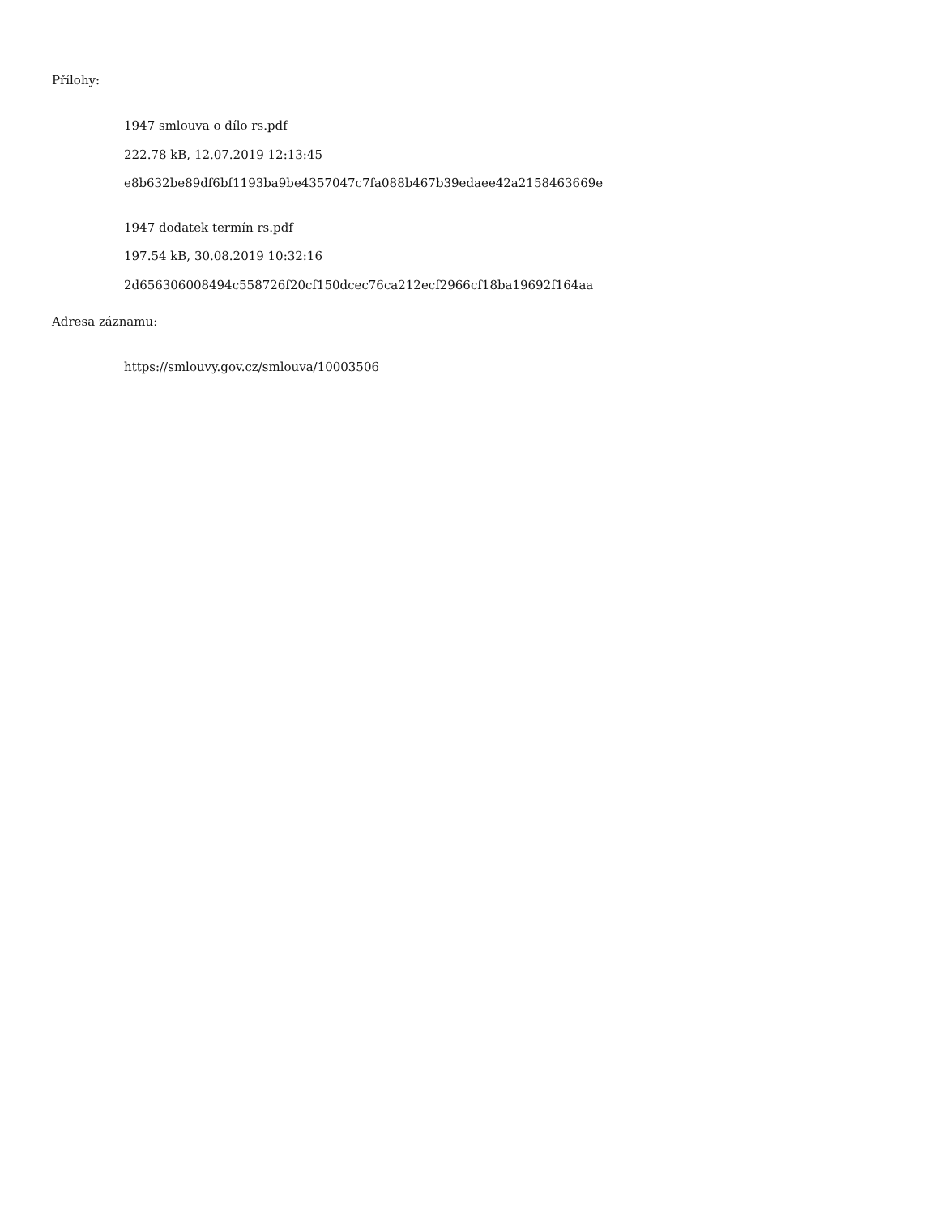Přílohy:
1947 smlouva o dílo rs.pdf
222.78 kB, 12.07.2019 12:13:45
e8b632be89df6bf1193ba9be4357047c7fa088b467b39edaee42a2158463669e
1947 dodatek termín rs.pdf
197.54 kB, 30.08.2019 10:32:16
2d656306008494c558726f20cf150dcec76ca212ecf2966cf18ba19692f164aa
Adresa záznamu:
https://smlouvy.gov.cz/smlouva/10003506